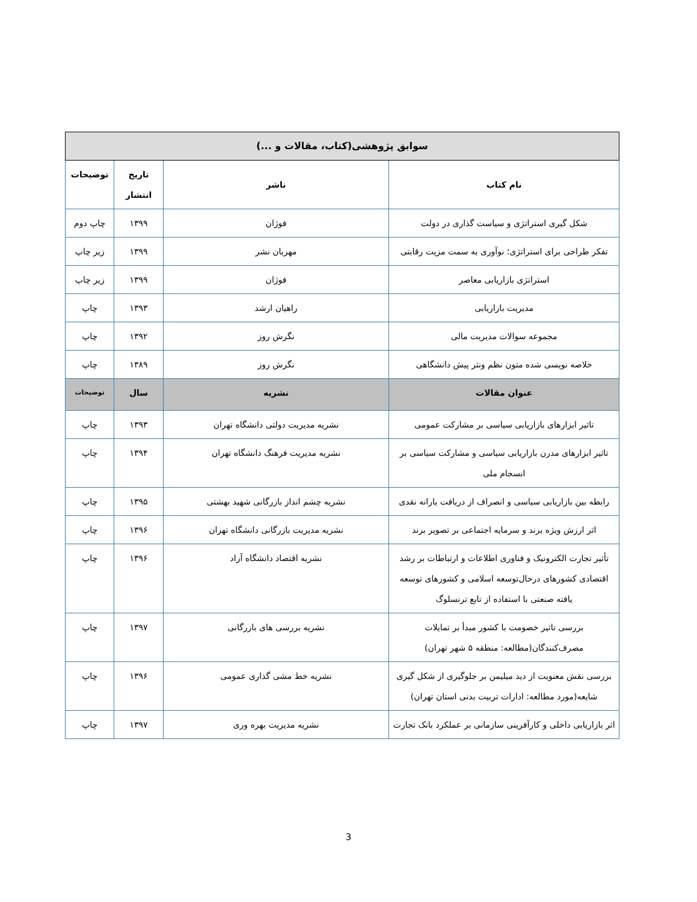| سوابق پژوهشی(کتاب، مقالات و ...) | | | |
| --- | --- | --- | --- |
| نام کتاب | ناشر | تاریخ انتشار | توضیحات |
| شکل گیری استراتژی و سیاست گذاری در دولت | فوژان | ۱۳۹۹ | چاپ دوم |
| تفکر طراحی برای استراتژی؛ نوآوری به سمت مزیت رقابتی | مهربان نشر | ۱۳۹۹ | زیر چاپ |
| استراتژی بازاریابی معاصر | فوژان | ۱۳۹۹ | زیر چاپ |
| مدیریت بازاریابی | راهیان ارشد | ۱۳۹۳ | چاپ |
| مجموعه سوالات مدیریت مالی | نگرش روز | ۱۳۹۲ | چاپ |
| خلاصه نویسی شده متون نظم ونثر پیش دانشگاهی | نگرش روز | ۱۳۸۹ | چاپ |
| عنوان مقالات | نشریه | سال | توضیحات |
| تاثیر ابزارهای بازاریابی سیاسی بر مشارکت عمومی | نشریه مدیریت دولتی دانشگاه تهران | ۱۳۹۳ | چاپ |
| تاثیر ابزارهای مدرن بازاریابی سیاسی و مشارکت سیاسی بر انسجام ملی | نشریه مدیریت فرهنگ دانشگاه تهران | ۱۳۹۴ | چاپ |
| رابطه بین بازاریابی سیاسی و انصراف از دریافت یارانه نقدی | نشریه چشم انداز بازرگانی شهید بهشتی | ۱۳۹۵ | چاپ |
| اثر ارزش ویژه برند و سرمایه اجتماعی بر تصویر برند | نشریه مدیریت بازرگانی دانشگاه تهران | ۱۳۹۶ | چاپ |
| تأثیر تجارت الکترونیک و فناوری اطلاعات و ارتباطات بر رشد اقتصادی کشورهای درحال‌توسعه اسلامی و کشورهای توسعه یافته صنعتی با استفاده از تابع ترنسلوگ | نشریه اقتصاد دانشگاه آزاد | ۱۳۹۶ | چاپ |
| بررسی تاثیر خصومت با کشور مبدأ بر تمایلات مصرف‌کنندگان(مطالعه: منطقه ۵ شهر تهران) | نشریه بررسی های بازرگانی | ۱۳۹۷ | چاپ |
| بررسی نقش معنویت از دید میلیمن بر جلوگیری از شکل گیری شایعه(مورد مطالعه: ادارات تربیت بدنی استان تهران) | نشریه خط مشی گذاری عمومی | ۱۳۹۶ | چاپ |
| اثر بازاریابی داخلی و کارآفرینی سازمانی بر عملکرد بانک تجارت | نشریه مدیریت بهره وری | ۱۳۹۷ | چاپ |
3